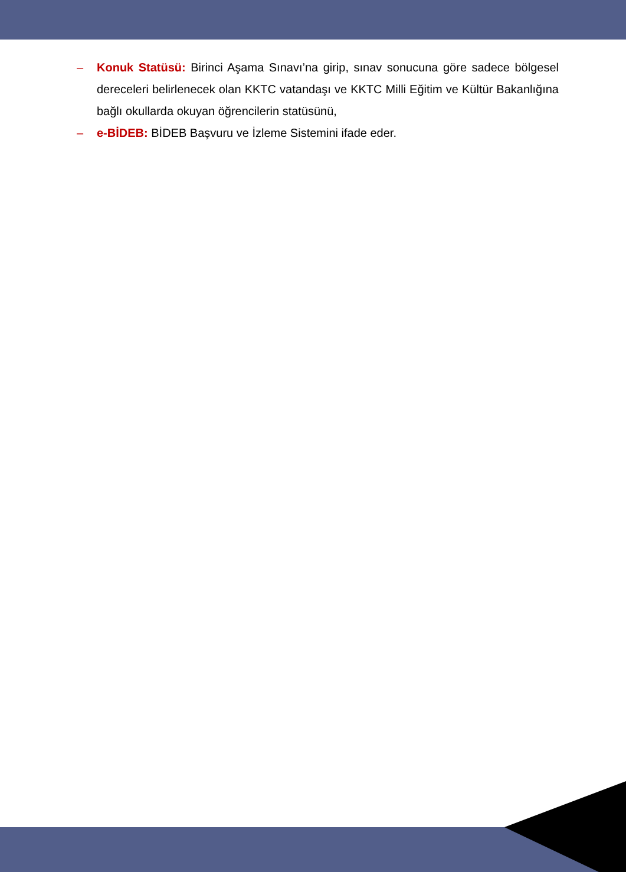– Konuk Statüsü: Birinci Aşama Sınavı’na girip, sınav sonucuna göre sadece bölgesel dereceleri belirlenecek olan KKTC vatandaşı ve KKTC Milli Eğitim ve Kültür Bakanlığına bağlı okullarda okuyan öğrencilerin statüsünü,
– e-BİDEB: BİDEB Başvuru ve İzleme Sistemini ifade eder.